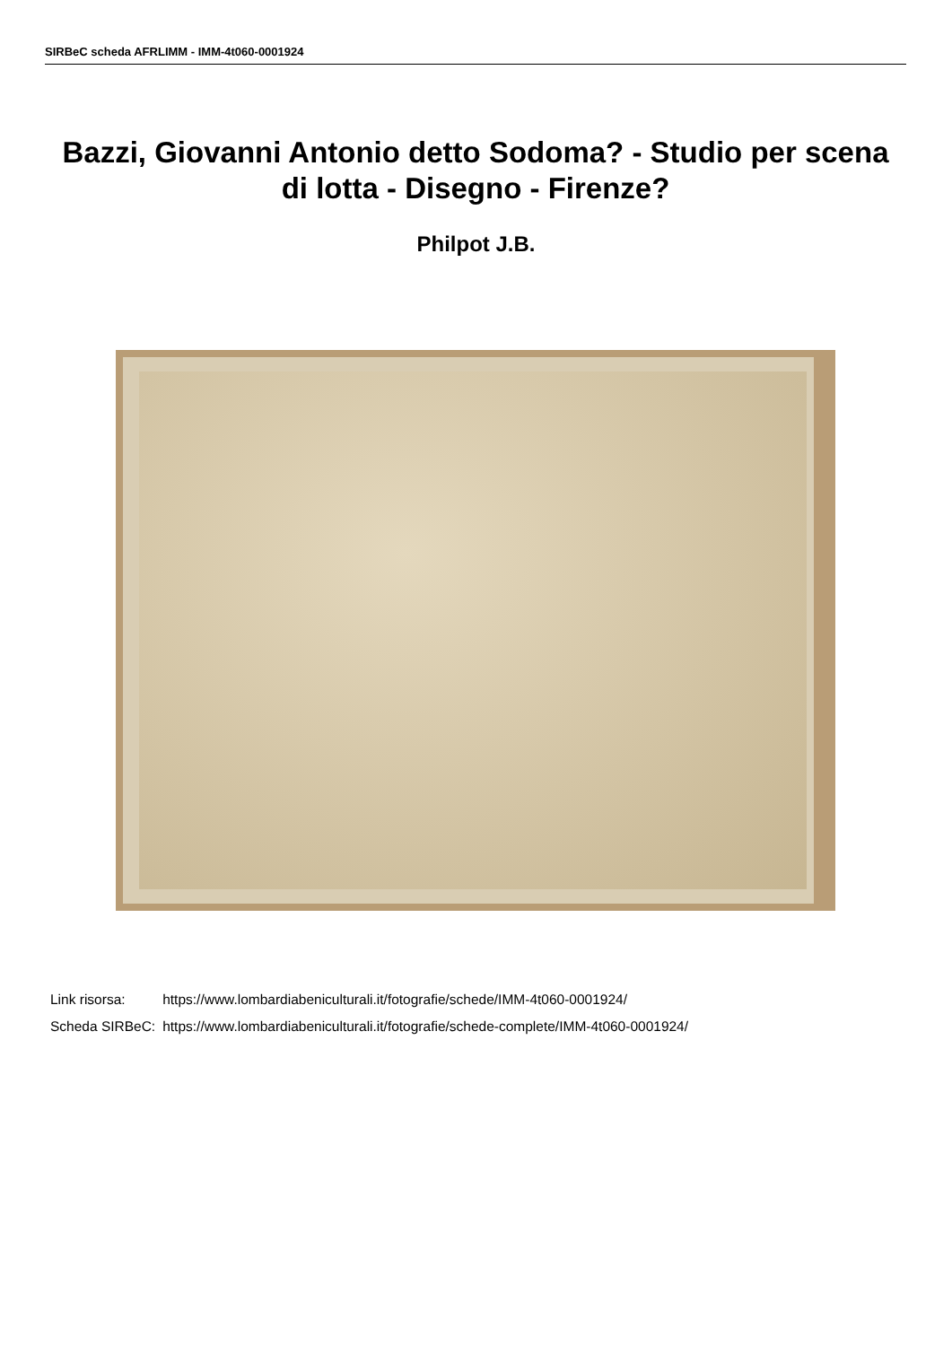SIRBeC scheda AFRLIMM - IMM-4t060-0001924
Bazzi, Giovanni Antonio detto Sodoma? - Studio per scena di lotta - Disegno - Firenze?
Philpot J.B.
| Link risorsa: | https://www.lombardiabeniculturali.it/fotografie/schede/IMM-4t060-0001924/ |
| Scheda SIRBeC: | https://www.lombardiabeniculturali.it/fotografie/schede-complete/IMM-4t060-0001924/ |